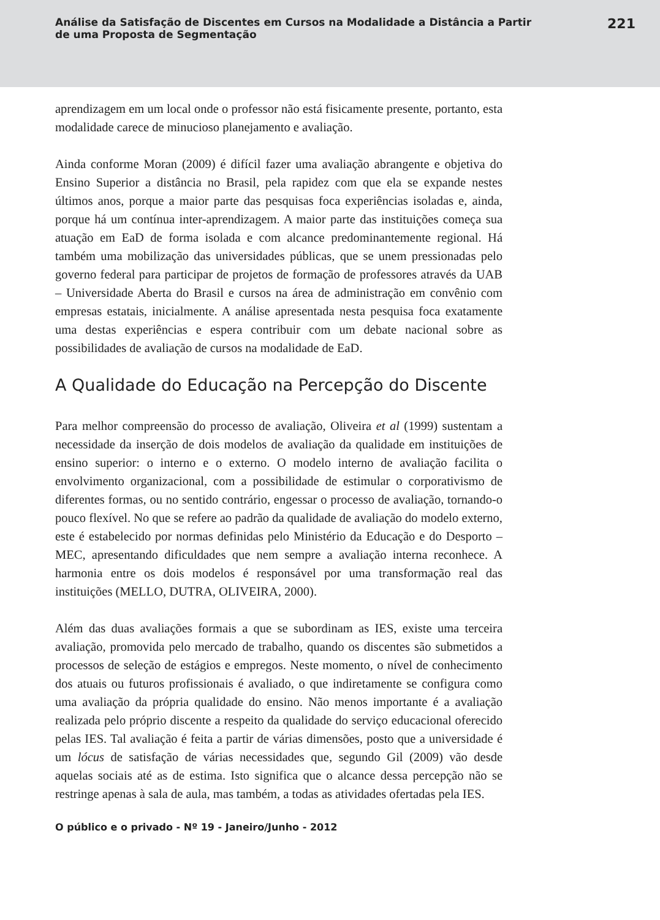Análise da Satisfação de Discentes em Cursos na Modalidade a Distância a Partir de uma Proposta de Segmentação
221
aprendizagem em um local onde o professor não está fisicamente presente, portanto, esta modalidade carece de minucioso planejamento e avaliação.
Ainda conforme Moran (2009) é difícil fazer uma avaliação abrangente e objetiva do Ensino Superior a distância no Brasil, pela rapidez com que ela se expande nestes últimos anos, porque a maior parte das pesquisas foca experiências isoladas e, ainda, porque há um contínua inter-aprendizagem. A maior parte das instituições começa sua atuação em EaD de forma isolada e com alcance predominantemente regional. Há também uma mobilização das universidades públicas, que se unem pressionadas pelo governo federal para participar de projetos de formação de professores através da UAB – Universidade Aberta do Brasil e cursos na área de administração em convênio com empresas estatais, inicialmente. A análise apresentada nesta pesquisa foca exatamente uma destas experiências e espera contribuir com um debate nacional sobre as possibilidades de avaliação de cursos na modalidade de EaD.
A Qualidade do Educação na Percepção do Discente
Para melhor compreensão do processo de avaliação, Oliveira et al (1999) sustentam a necessidade da inserção de dois modelos de avaliação da qualidade em instituições de ensino superior: o interno e o externo. O modelo interno de avaliação facilita o envolvimento organizacional, com a possibilidade de estimular o corporativismo de diferentes formas, ou no sentido contrário, engessar o processo de avaliação, tornando-o pouco flexível. No que se refere ao padrão da qualidade de avaliação do modelo externo, este é estabelecido por normas definidas pelo Ministério da Educação e do Desporto – MEC, apresentando dificuldades que nem sempre a avaliação interna reconhece. A harmonia entre os dois modelos é responsável por uma transformação real das instituições (MELLO, DUTRA, OLIVEIRA, 2000).
Além das duas avaliações formais a que se subordinam as IES, existe uma terceira avaliação, promovida pelo mercado de trabalho, quando os discentes são submetidos a processos de seleção de estágios e empregos. Neste momento, o nível de conhecimento dos atuais ou futuros profissionais é avaliado, o que indiretamente se configura como uma avaliação da própria qualidade do ensino. Não menos importante é a avaliação realizada pelo próprio discente a respeito da qualidade do serviço educacional oferecido pelas IES. Tal avaliação é feita a partir de várias dimensões, posto que a universidade é um lócus de satisfação de várias necessidades que, segundo Gil (2009) vão desde aquelas sociais até as de estima. Isto significa que o alcance dessa percepção não se restringe apenas à sala de aula, mas também, a todas as atividades ofertadas pela IES.
O público e o privado - Nº 19 - Janeiro/Junho - 2012